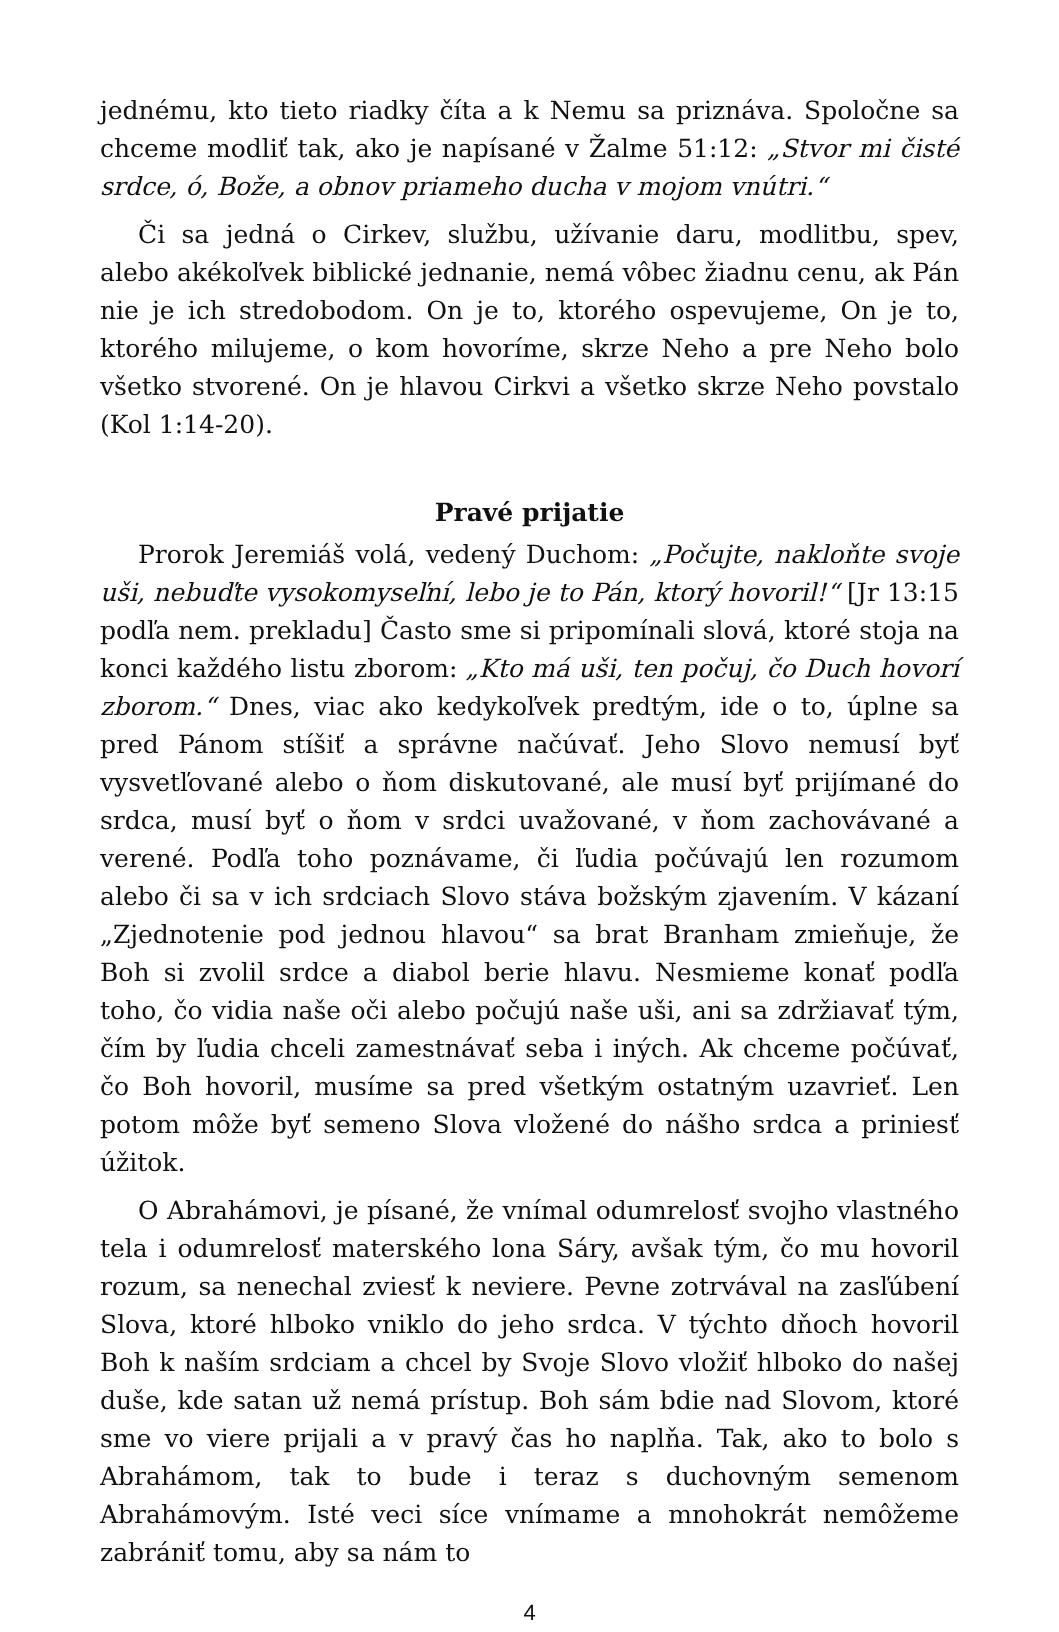jednému, kto tieto riadky číta a k Nemu sa priznáva. Spoločne sa chceme modliť tak, ako je napísané v Žalme 51:12: „Stvor mi čisté srdce, ó, Bože, a obnov priameho ducha v mojom vnútri.“
Či sa jedná o Cirkev, službu, užívanie daru, modlitbu, spev, alebo akékoľvek biblické jednanie, nemá vôbec žiadnu cenu, ak Pán nie je ich stredobodom. On je to, ktorého ospevujeme, On je to, ktorého milujeme, o kom hovoríme, skrze Neho a pre Neho bolo všetko stvorené. On je hlavou Cirkvi a všetko skrze Neho povstalo (Kol 1:14-20).
Pravé prijatie
Prorok Jeremiáš volá, vedený Duchom: „Počujte, nakloňte svoje uši, nebuďte vysokomyseľní, lebo je to Pán, ktorý hovoril!“ [Jr 13:15 podľa nem. prekladu] Často sme si pripomínali slová, ktoré stoja na konci každého listu zborom: „Kto má uši, ten počuj, čo Duch hovorí zborom.“ Dnes, viac ako kedykoľvek predtým, ide o to, úplne sa pred Pánom stíšiť a správne načúvať. Jeho Slovo nemusí byť vysvetľované alebo o ňom diskutované, ale musí byť prijímané do srdca, musí byť o ňom v srdci uvažované, v ňom zachovávané a verené. Podľa toho poznávame, či ľudia počúvajú len rozumom alebo či sa v ich srdciach Slovo stáva božským zjavením. V kázaní „Zjednotenie pod jednou hlavou“ sa brat Branham zmieňuje, že Boh si zvolil srdce a diabol berie hlavu. Nesmieme konať podľa toho, čo vidia naše oči alebo počujú naše uši, ani sa zdržiavať tým, čím by ľudia chceli zamestnávať seba i iných. Ak chceme počúvať, čo Boh hovoril, musíme sa pred všetkým ostatným uzavrieť. Len potom môže byť semeno Slova vložené do nášho srdca a priniesť úžitok.
O Abrahámovi, je písané, že vnímal odumrelosť svojho vlastného tela i odumrelosť materského lona Sáry, avšak tým, čo mu hovoril rozum, sa nenechal zviesť k neviere. Pevne zotrvával na zasľúbení Slova, ktoré hlboko vniklo do jeho srdca. V týchto dňoch hovoril Boh k naším srdciam a chcel by Svoje Slovo vložiť hlboko do našej duše, kde satan už nemá prístup. Boh sám bdie nad Slovom, ktoré sme vo viere prijali a v pravý čas ho naplňa. Tak, ako to bolo s Abrahámom, tak to bude i teraz s duchovným semenom Abrahámovým. Isté veci síce vnímame a mnohokrát nemôžeme zabrániť tomu, aby sa nám to
4